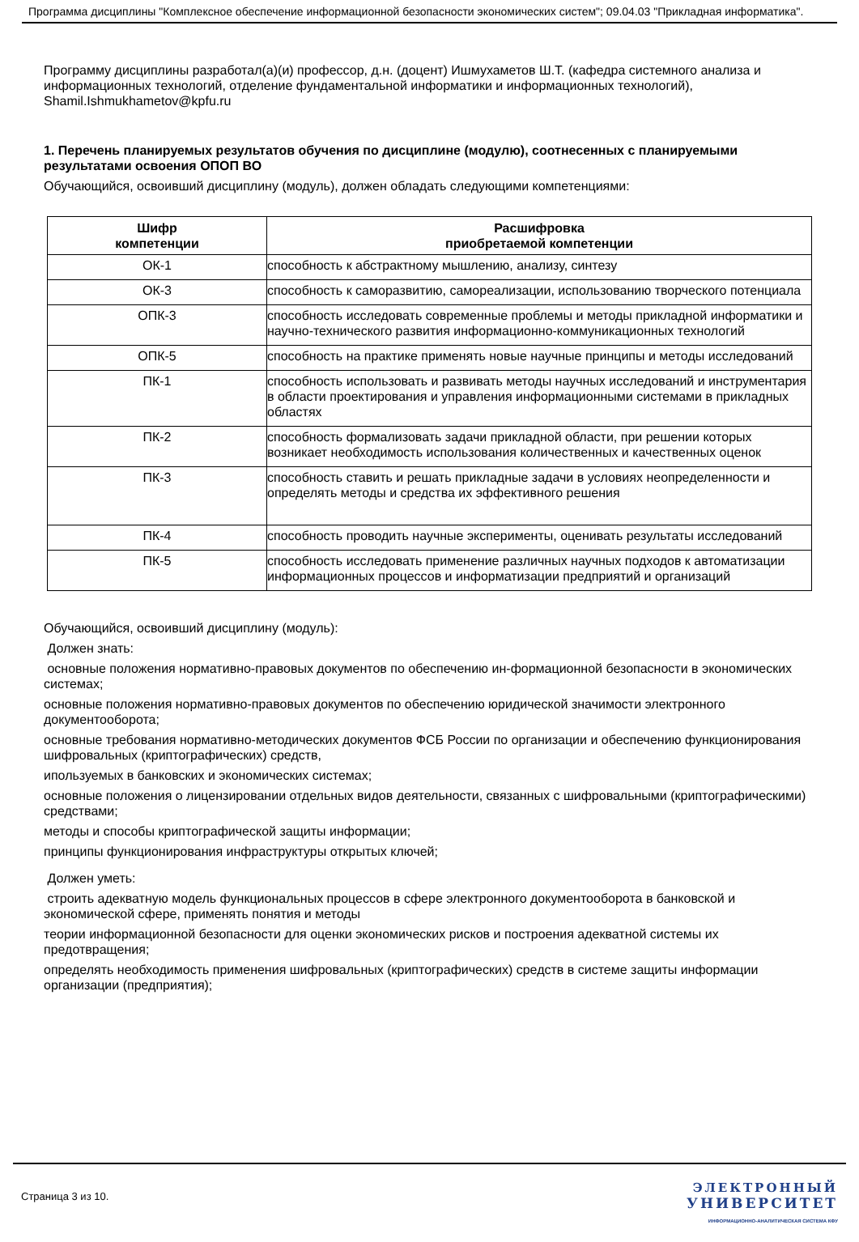Программа дисциплины "Комплексное обеспечение информационной безопасности экономических систем"; 09.04.03 "Прикладная информатика".
Программу дисциплины разработал(а)(и) профессор, д.н. (доцент) Ишмухаметов Ш.Т. (кафедра системного анализа и информационных технологий, отделение фундаментальной информатики и информационных технологий), Shamil.Ishmukhametov@kpfu.ru
1. Перечень планируемых результатов обучения по дисциплине (модулю), соотнесенных с планируемыми результатами освоения ОПОП ВО
Обучающийся, освоивший дисциплину (модуль), должен обладать следующими компетенциями:
| Шифр компетенции | Расшифровка приобретаемой компетенции |
| --- | --- |
| ОК-1 | способность к абстрактному мышлению, анализу, синтезу |
| ОК-3 | способность к саморазвитию, самореализации, использованию творческого потенциала |
| ОПК-3 | способность исследовать современные проблемы и методы прикладной информатики и научно-технического развития информационно-коммуникационных технологий |
| ОПК-5 | способность на практике применять новые научные принципы и методы исследований |
| ПК-1 | способность использовать и развивать методы научных исследований и инструментария в области проектирования и управления информационными системами в прикладных областях |
| ПК-2 | способность формализовать задачи прикладной области, при решении которых возникает необходимость использования количественных и качественных оценок |
| ПК-3 | способность ставить и решать прикладные задачи в условиях неопределенности и определять методы и средства их эффективного решения |
| ПК-4 | способность проводить научные эксперименты, оценивать результаты исследований |
| ПК-5 | способность исследовать применение различных научных подходов к автоматизации информационных процессов и информатизации предприятий и организаций |
Обучающийся, освоивший дисциплину (модуль):
Должен знать:
основные положения нормативно-правовых документов по обеспечению ин-формационной безопасности в экономических системах;
основные положения нормативно-правовых документов по обеспечению юридической значимости электронного документооборота;
основные требования нормативно-методических документов ФСБ России по организации и обеспечению функционирования шифровальных (криптографических) средств,
ипользуемых в банковских и экономических системах;
основные положения о лицензировании отдельных видов деятельности, связанных с шифровальными (криптографическими) средствами;
методы и способы криптографической защиты информации;
принципы функционирования инфраструктуры открытых ключей;
Должен уметь:
строить адекватную модель функциональных процессов в сфере электронного документооборота в банковской и экономической сфере, применять понятия и методы
теории информационной безопасности для оценки экономических рисков и построения адекватной системы их предотвращения;
определять необходимость применения шифровальных (криптографических) средств в системе защиты информации организации (предприятия);
Страница 3 из 10.
ЭЛЕКТРОННЫЙ
УНИВЕРСИТЕТ
ИНФОРМАЦИОННО-АНАЛИТИЧЕСКАЯ СИСТЕМА КФУ